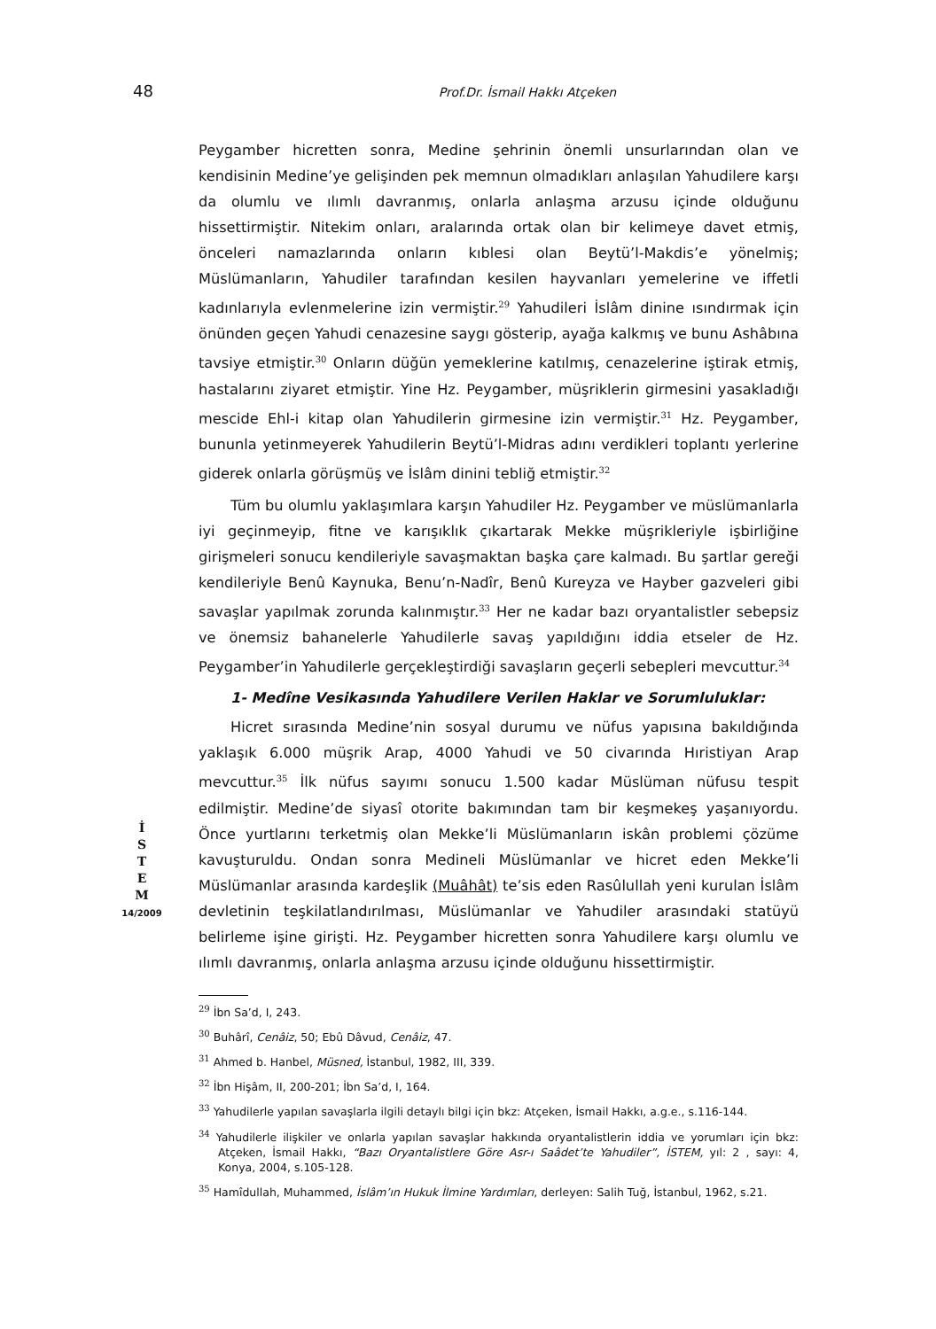48
Prof.Dr. İsmail Hakkı Atçeken
İ
S
T
E
M
14/2009
Peygamber hicretten sonra, Medine şehrinin önemli unsurlarından olan ve kendisinin Medine’ye gelişinden pek memnun olmadıkları anlaşılan Yahudilere karşı da olumlu ve ılımlı davranmış, onlarla anlaşma arzusu içinde olduğunu hissettirmiştir. Nitekim onları, aralarında ortak olan bir kelimeye davet etmiş, önceleri namazlarında onların kıblesi olan Beytü’l-Makdis’e yönelmiş; Müslümanların, Yahudiler tarafından kesilen hayvanları yemelerine ve iffetli kadınlarıyla evlenmelerine izin vermiştir.<sup>29</sup> Yahudileri İslâm dinine ısındırmak için önünden geçen Yahudi cenazesine saygı gösterip, ayağa kalkmış ve bunu Ashâbına tavsiye etmiştir.<sup>30</sup> Onların düğün yemeklerine katılmış, cenazelerine iştirak etmiş, hastalarını ziyaret etmiştir. Yine Hz. Peygamber, müşriklerin girmesini yasakladığı mescide Ehl-i kitap olan Yahudilerin girmesine izin vermiştir.<sup>31</sup> Hz. Peygamber, bununla yetinmeyerek Yahudilerin Beytü’l-Midras adını verdikleri toplantı yerlerine giderek onlarla görüşmüş ve İslâm dinini tebliğ etmiştir.<sup>32</sup>
Tüm bu olumlu yaklaşımlara karşın Yahudiler Hz. Peygamber ve müslümanlarla iyi geçinmeyip, fitne ve karışıklık çıkartarak Mekke müşrikleriyle işbirliğine girişmeleri sonucu kendileriyle savaşmaktan başka çare kalmadı. Bu şartlar gereği kendileriyle Benû Kaynuka, Benu’n-Nadîr, Benû Kureyza ve Hayber gazveleri gibi savaşlar yapılmak zorunda kalınmıştır.<sup>33</sup> Her ne kadar bazı oryantalistler sebepsiz ve önemsiz bahanelerle Yahudilerle savaş yapıldığını iddia etseler de Hz. Peygamber’in Yahudilerle gerçekleştirdiği savaşların geçerli sebepleri mevcuttur.<sup>34</sup>
1- Medîne Vesikasında Yahudilere Verilen Haklar ve Sorumluluklar:
Hicret sırasında Medine’nin sosyal durumu ve nüfus yapısına bakıldığında yaklaşık 6.000 müşrik Arap, 4000 Yahudi ve 50 civarında Hıristiyan Arap mevcuttur.<sup>35</sup> İlk nüfus sayımı sonucu 1.500 kadar Müslüman nüfusu tespit edilmiştir. Medine’de siyasî otorite bakımından tam bir keşmekeş yaşanıyordu. Önce yurtlarını terketmiş olan Mekke’li Müslümanların iskân problemi çözüme kavuşturuldu. Ondan sonra Medineli Müslümanlar ve hicret eden Mekke’li Müslümanlar arasında kardeşlik (Muâhât) te’sis eden Rasûlullah yeni kurulan İslâm devletinin teşkilatlandırılması, Müslümanlar ve Yahudiler arasındaki statüyü belirleme işine girişti. Hz. Peygamber hicretten sonra Yahudilere karşı olumlu ve ılımlı davranmış, onlarla anlaşma arzusu içinde olduğunu hissettirmiştir.
<sup>29</sup> İbn Sa’d, I, 243.
<sup>30</sup> Buhârî, Cenâiz, 50; Ebû Dâvud, Cenâiz, 47.
<sup>31</sup> Ahmed b. Hanbel, Müsned, İstanbul, 1982, III, 339.
<sup>32</sup> İbn Hişâm, II, 200-201; İbn Sa’d, I, 164.
<sup>33</sup> Yahudilerle yapılan savaşlarla ilgili detaylı bilgi için bkz: Atçeken, İsmail Hakkı, a.g.e., s.116-144.
<sup>34</sup> Yahudilerle ilişkiler ve onlarla yapılan savaşlar hakkında oryantalistlerin iddia ve yorumları için bkz: Atçeken, İsmail Hakkı, “Bazı Oryantalistlere Göre Asr-ı Saâdet’te Yahudiler”, İSTEM, yıl: 2 , sayı: 4, Konya, 2004, s.105-128.
<sup>35</sup> Hamîdullah, Muhammed, İslâm’ın Hukuk İlmine Yardımları, derleyen: Salih Tuğ, İstanbul, 1962, s.21.